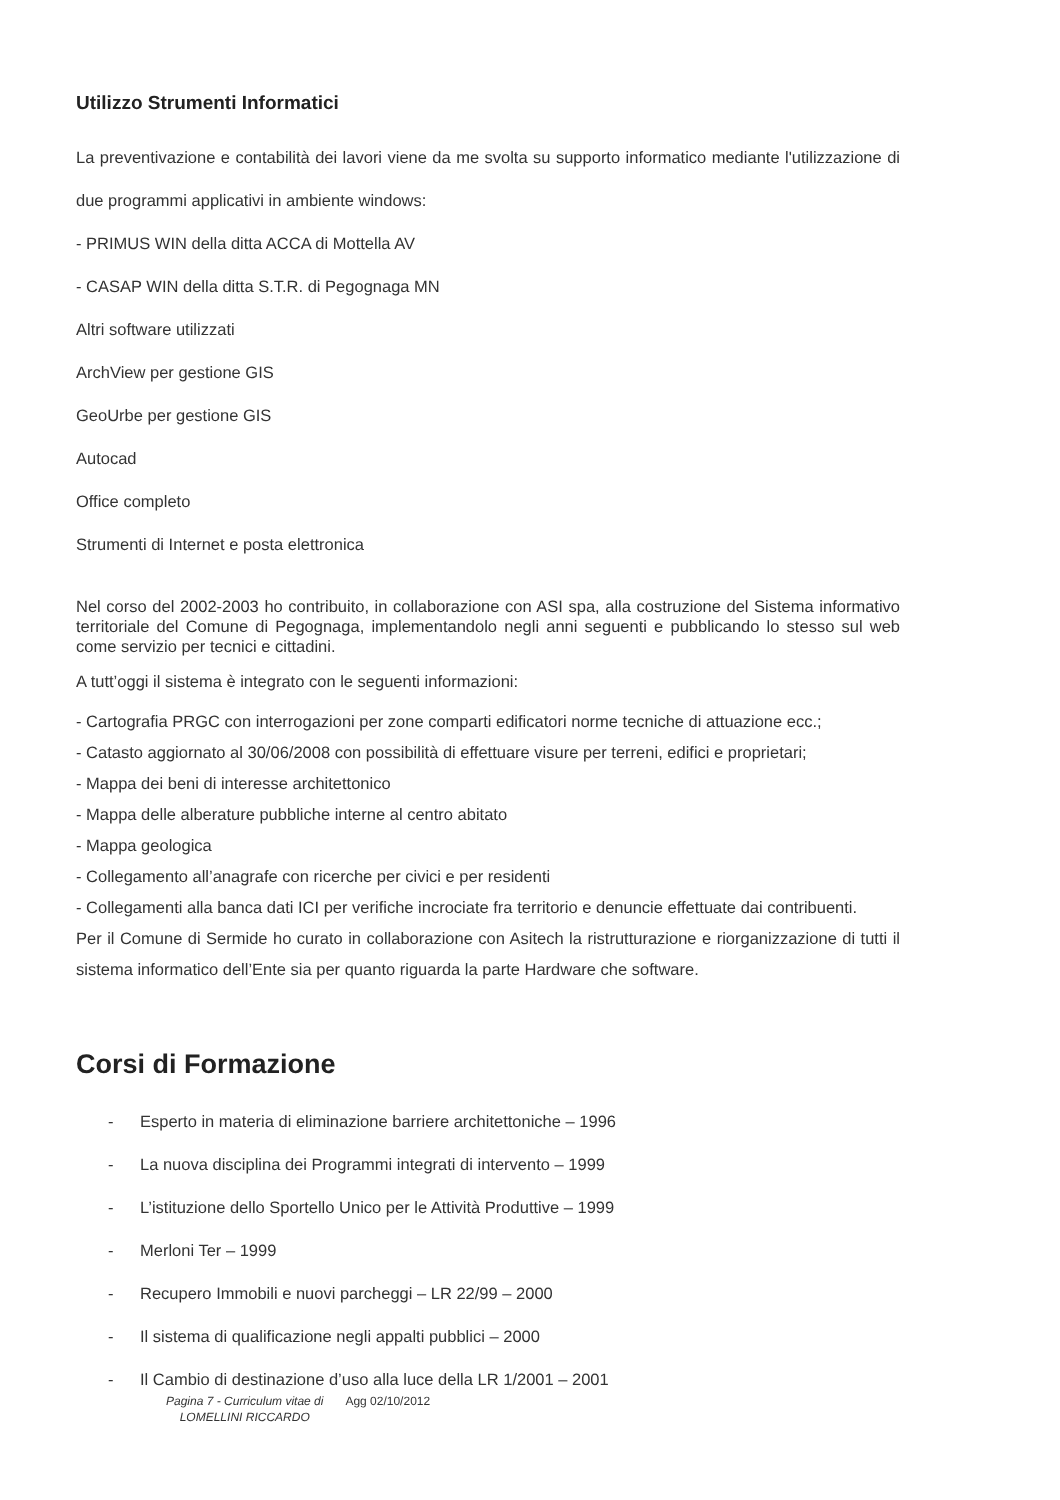Utilizzo Strumenti Informatici
La preventivazione e contabilità dei lavori viene da me svolta su supporto informatico mediante l'utilizzazione di due programmi applicativi in ambiente windows:
- PRIMUS WIN della ditta ACCA di Mottella AV
- CASAP WIN della ditta S.T.R. di Pegognaga MN
Altri software utilizzati
ArchView per gestione GIS
GeoUrbe per gestione GIS
Autocad
Office completo
Strumenti di Internet e posta elettronica
Nel corso del 2002-2003 ho contribuito, in collaborazione con ASI spa, alla costruzione del Sistema informativo territoriale del Comune di Pegognaga, implementandolo negli anni seguenti e pubblicando lo stesso sul web come servizio per tecnici e cittadini.
A tutt’oggi il sistema è integrato con le seguenti informazioni:
- Cartografia PRGC con interrogazioni per zone comparti edificatori norme tecniche di attuazione ecc.;
- Catasto aggiornato al 30/06/2008 con possibilità di effettuare visure per terreni, edifici e proprietari;
- Mappa dei beni di interesse architettonico
- Mappa delle alberature pubbliche interne al centro abitato
- Mappa geologica
- Collegamento all’anagrafe con ricerche per civici e per residenti
- Collegamenti alla banca dati ICI per verifiche incrociate fra territorio e denuncie effettuate dai contribuenti.
Per il Comune di Sermide ho curato in collaborazione con Asitech la ristrutturazione e riorganizzazione di tutti il sistema informatico dell’Ente sia per quanto riguarda la parte Hardware che software.
Corsi di Formazione
- Esperto in materia di eliminazione barriere architettoniche – 1996
- La nuova disciplina dei Programmi integrati di intervento – 1999
- L’istituzione dello Sportello Unico per le Attività Produttive – 1999
- Merloni Ter – 1999
- Recupero Immobili e nuovi parcheggi – LR 22/99 – 2000
- Il sistema di qualificazione negli appalti pubblici – 2000
- Il Cambio di destinazione d’uso alla luce della LR 1/2001 – 2001
Pagina 7 - Curriculum vitae di
LOMELLINI RICCARDO
Agg 02/10/2012